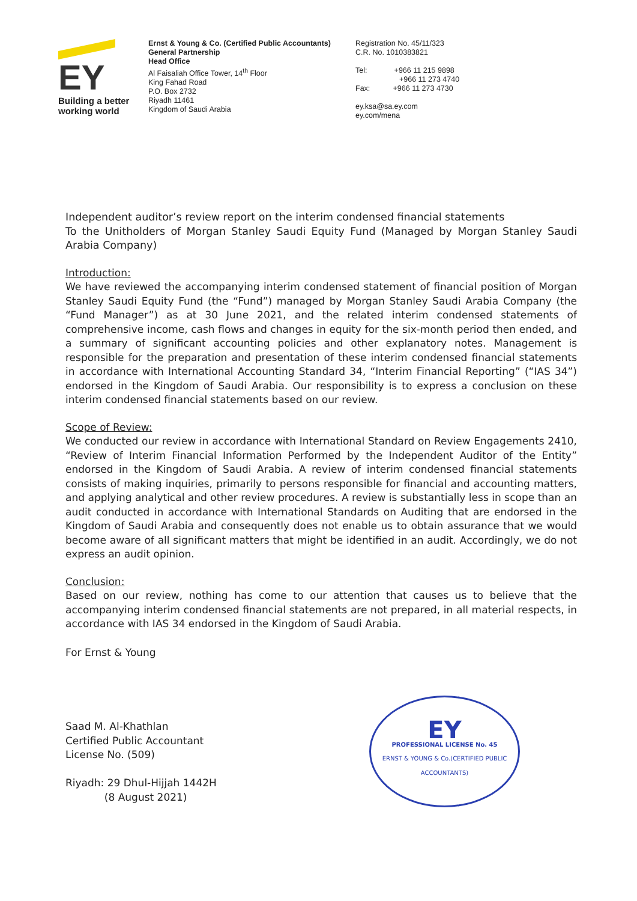EY
Building a better
working world
Ernst & Young & Co. (Certified Public Accountants)
General Partnership
Head Office
Al Faisaliah Office Tower, 14<sup>th</sup> Floor
King Fahad Road
P.O. Box 2732
Riyadh 11461
Kingdom of Saudi Arabia
Registration No. 45/11/323
C.R. No. 1010383821
Tel: +966 11 215 9898
+966 11 273 4740
Fax: +966 11 273 4730
ey.ksa@sa.ey.com
ey.com/mena
Independent auditor’s review report on the interim condensed financial statements
To the Unitholders of Morgan Stanley Saudi Equity Fund (Managed by Morgan Stanley Saudi Arabia Company)
Introduction:
We have reviewed the accompanying interim condensed statement of financial position of Morgan Stanley Saudi Equity Fund (the “Fund”) managed by Morgan Stanley Saudi Arabia Company (the “Fund Manager”) as at 30 June 2021, and the related interim condensed statements of comprehensive income, cash flows and changes in equity for the six-month period then ended, and a summary of significant accounting policies and other explanatory notes. Management is responsible for the preparation and presentation of these interim condensed financial statements in accordance with International Accounting Standard 34, “Interim Financial Reporting” (“IAS 34”) endorsed in the Kingdom of Saudi Arabia. Our responsibility is to express a conclusion on these interim condensed financial statements based on our review.
Scope of Review:
We conducted our review in accordance with International Standard on Review Engagements 2410, “Review of Interim Financial Information Performed by the Independent Auditor of the Entity” endorsed in the Kingdom of Saudi Arabia. A review of interim condensed financial statements consists of making inquiries, primarily to persons responsible for financial and accounting matters, and applying analytical and other review procedures. A review is substantially less in scope than an audit conducted in accordance with International Standards on Auditing that are endorsed in the Kingdom of Saudi Arabia and consequently does not enable us to obtain assurance that we would become aware of all significant matters that might be identified in an audit. Accordingly, we do not express an audit opinion.
Conclusion:
Based on our review, nothing has come to our attention that causes us to believe that the accompanying interim condensed financial statements are not prepared, in all material respects, in accordance with IAS 34 endorsed in the Kingdom of Saudi Arabia.
For Ernst & Young
Saad M. Al-Khathlan
Certified Public Accountant
License No. (509)
Riyadh: 29 Dhul-Hijjah 1442H
(8 August 2021)
EY
PROFESSIONAL LICENSE No. 45
ERNST & YOUNG & Co.(CERTIFIED PUBLIC ACCOUNTANTS)